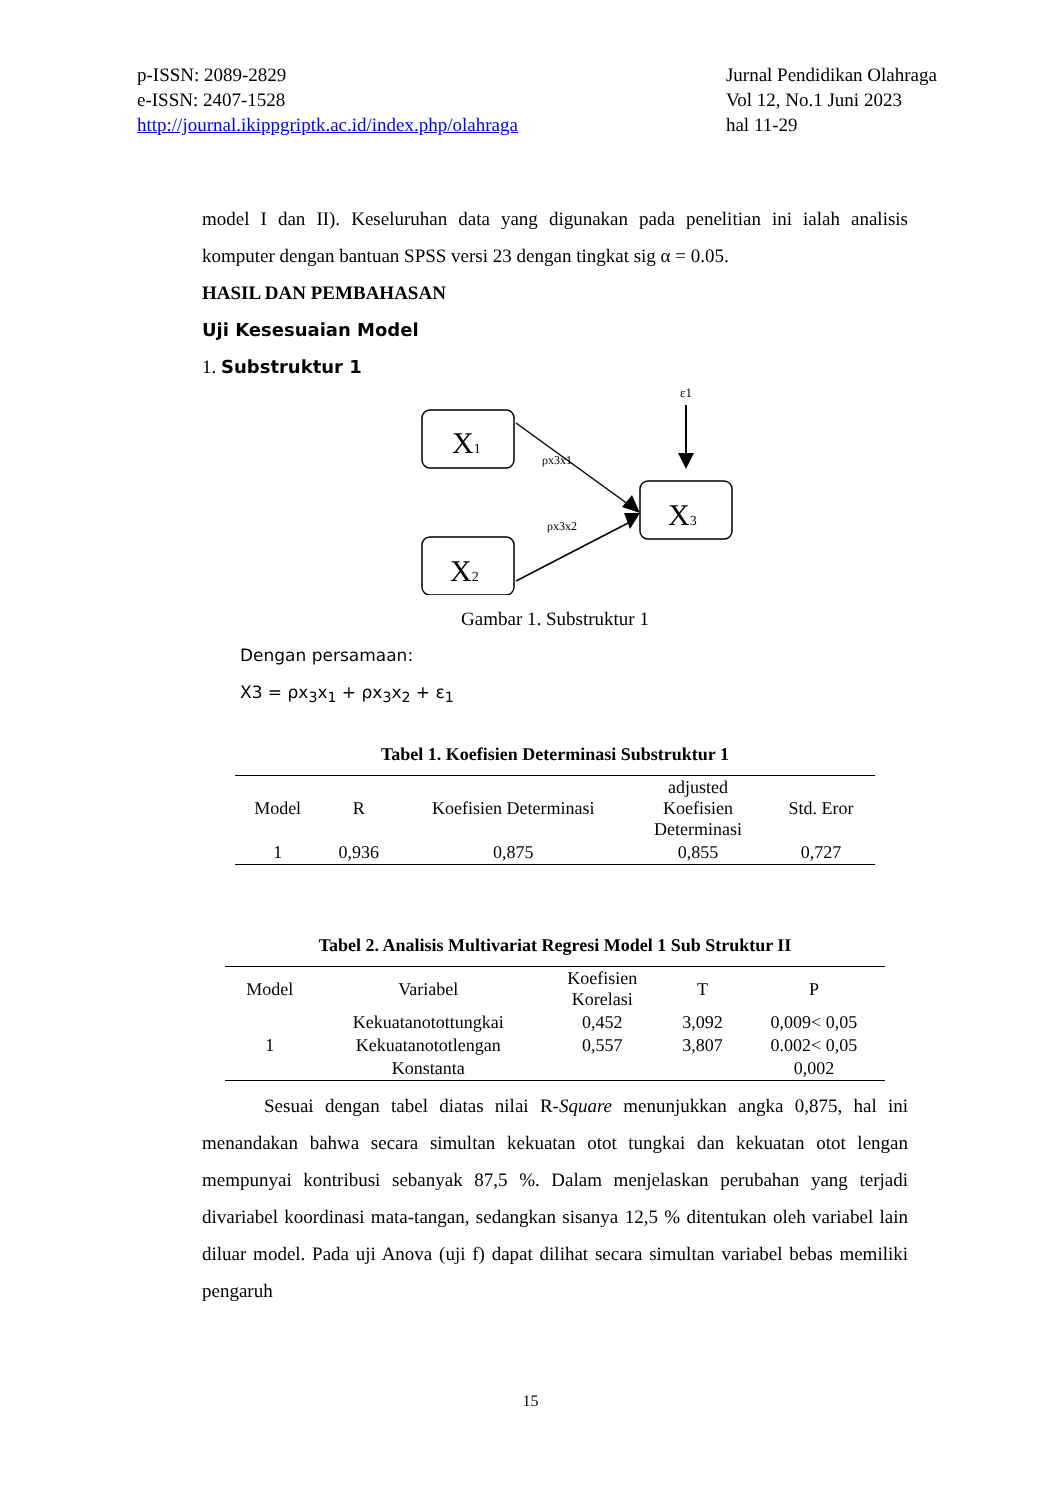p-ISSN: 2089-2829
e-ISSN: 2407-1528
http://journal.ikippgriptk.ac.id/index.php/olahraga
Jurnal Pendidikan Olahraga
Vol 12, No.1 Juni 2023
hal 11-29
model I dan II). Keseluruhan data yang digunakan pada penelitian ini ialah analisis komputer dengan bantuan SPSS versi 23 dengan tingkat sig α = 0.05.
HASIL DAN PEMBAHASAN
Uji Kesesuaian Model
1. Substruktur 1
ε1
X1
X2
X3
ρx3x1
ρx3x2
Gambar 1. Substruktur 1
Dengan persamaan:
X3 = ρx<sub>3</sub>x<sub>1</sub> + ρx<sub>3</sub>x<sub>2</sub> + ε<sub>1</sub>
Tabel 1. Koefisien Determinasi Substruktur 1
| Model | R | Koefisien Determinasi | adjusted Koefisien Determinasi | Std. Eror |
| --- | --- | --- | --- | --- |
| 1 | 0,936 | 0,875 | 0,855 | 0,727 |
Tabel 2. Analisis Multivariat Regresi Model 1 Sub Struktur II
| Model | Variabel | Koefisien Korelasi | T | P |
| --- | --- | --- | --- | --- |
| 1 | Kekuatanotottungkai | 0,452 | 3,092 | 0,009< 0,05 |
| | Kekuatanototlengan | 0,557 | 3,807 | 0.002< 0,05 |
| | Konstanta | | | 0,002 |
Sesuai dengan tabel diatas nilai R-Square menunjukkan angka 0,875, hal ini menandakan bahwa secara simultan kekuatan otot tungkai dan kekuatan otot lengan mempunyai kontribusi sebanyak 87,5 %. Dalam menjelaskan perubahan yang terjadi divariabel koordinasi mata-tangan, sedangkan sisanya 12,5 % ditentukan oleh variabel lain diluar model. Pada uji Anova (uji f) dapat dilihat secara simultan variabel bebas memiliki pengaruh
15